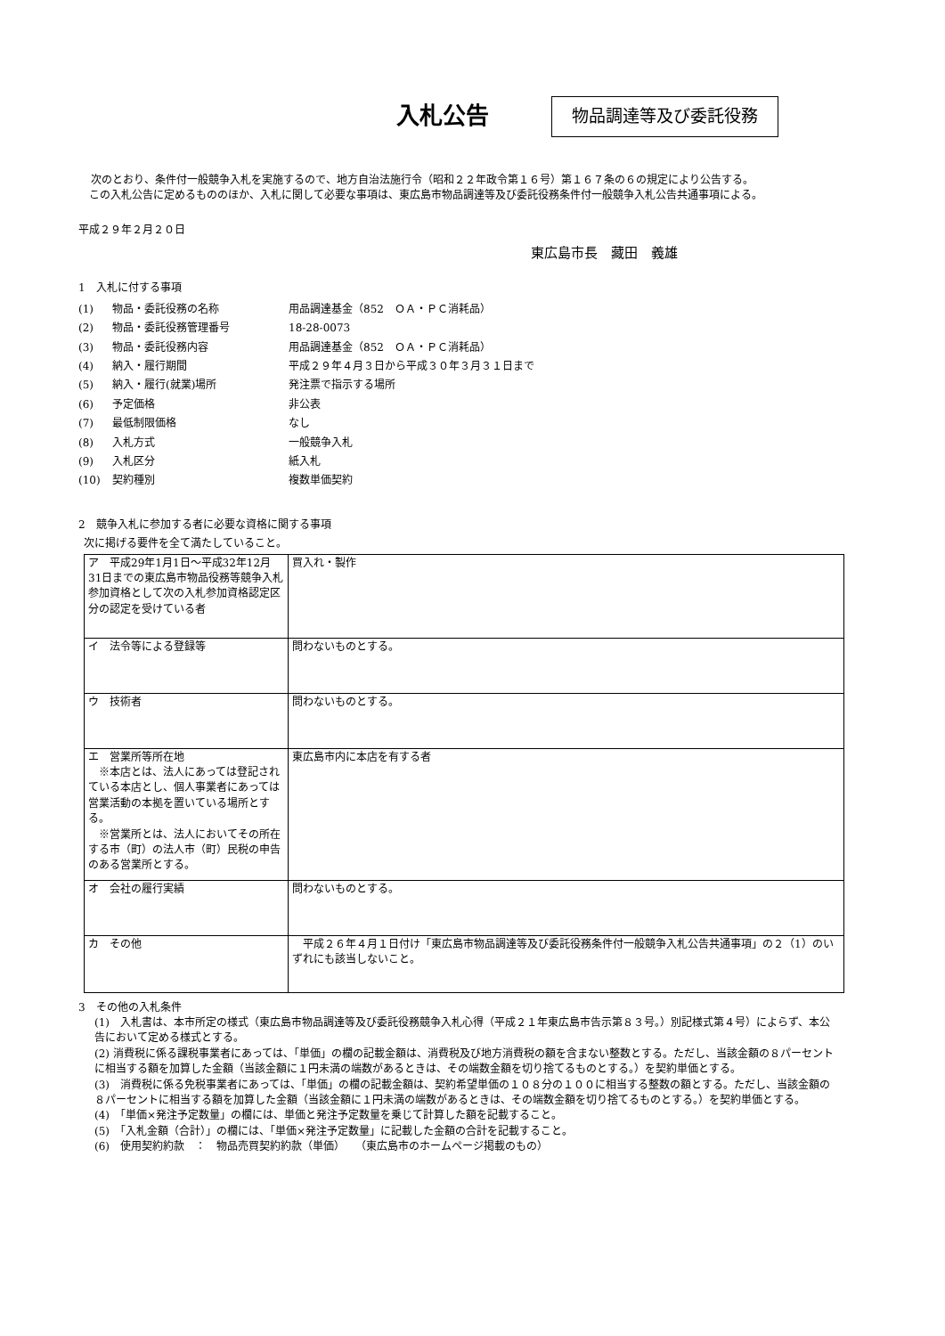入札公告
物品調達等及び委託役務
次のとおり、条件付一般競争入札を実施するので、地方自治法施行令（昭和２２年政令第１６号）第１６７条の６の規定により公告する。
この入札公告に定めるもののほか、入札に関して必要な事項は、東広島市物品調達等及び委託役務条件付一般競争入札公告共通事項による。
平成２９年２月２０日
東広島市長　藏田　義雄
1　入札に付する事項
| (1) | 物品・委託役務の名称 | 用品調達基金（852 ＯＡ・ＰＣ消耗品） |
| (2) | 物品・委託役務管理番号 | 18-28-0073 |
| (3) | 物品・委託役務内容 | 用品調達基金（852 ＯＡ・ＰＣ消耗品） |
| (4) | 納入・履行期間 | 平成２９年４月３日から平成３０年３月３１日まで |
| (5) | 納入・履行(就業)場所 | 発注票で指示する場所 |
| (6) | 予定価格 | 非公表 |
| (7) | 最低制限価格 | なし |
| (8) | 入札方式 | 一般競争入札 |
| (9) | 入札区分 | 紙入札 |
| (10) | 契約種別 | 複数単価契約 |
2　競争入札に参加する者に必要な資格に関する事項
次に掲げる要件を全て満たしていること。
| ア 平成29年1月1日～平成32年12月31日までの東広島市物品役務等競争入札参加資格として次の入札参加資格認定区分の認定を受けている者 | 買入れ・製作 |
| イ 法令等による登録等 | 問わないものとする。 |
| ウ 技術者 | 問わないものとする。 |
| エ 営業所等所在地 ※本店とは、法人にあっては登記されている本店とし、個人事業者にあっては営業活動の本拠を置いている場所とする。 ※営業所とは、法人においてその所在する市（町）の法人市（町）民税の申告のある営業所とする。 | 東広島市内に本店を有する者 |
| オ 会社の履行実績 | 問わないものとする。 |
| カ その他 | 平成２６年４月１日付け「東広島市物品調達等及び委託役務条件付一般競争入札公告共通事項」の２（1）のいずれにも該当しないこと。 |
3　その他の入札条件
(1)　入札書は、本市所定の様式（東広島市物品調達等及び委託役務競争入札心得（平成２１年東広島市告示第８３号。）別記様式第４号）によらず、本公告において定める様式とする。
(2) 消費税に係る課税事業者にあっては、「単価」の欄の記載金額は、消費税及び地方消費税の額を含まない整数とする。ただし、当該金額の８パーセントに相当する額を加算した金額（当該金額に１円未満の端数があるときは、その端数金額を切り捨てるものとする。）を契約単価とする。
(3)　消費税に係る免税事業者にあっては、「単価」の欄の記載金額は、契約希望単価の１０８分の１００に相当する整数の額とする。ただし、当該金額の８パーセントに相当する額を加算した金額（当該金額に１円未満の端数があるときは、その端数金額を切り捨てるものとする。）を契約単価とする。
(4)　「単価×発注予定数量」の欄には、単価と発注予定数量を乗じて計算した額を記載すること。
(5)　「入札金額（合計）」の欄には、「単価×発注予定数量」に記載した金額の合計を記載すること。
(6)　使用契約約款　：　物品売買契約約款（単価）　　（東広島市のホームページ掲載のもの）